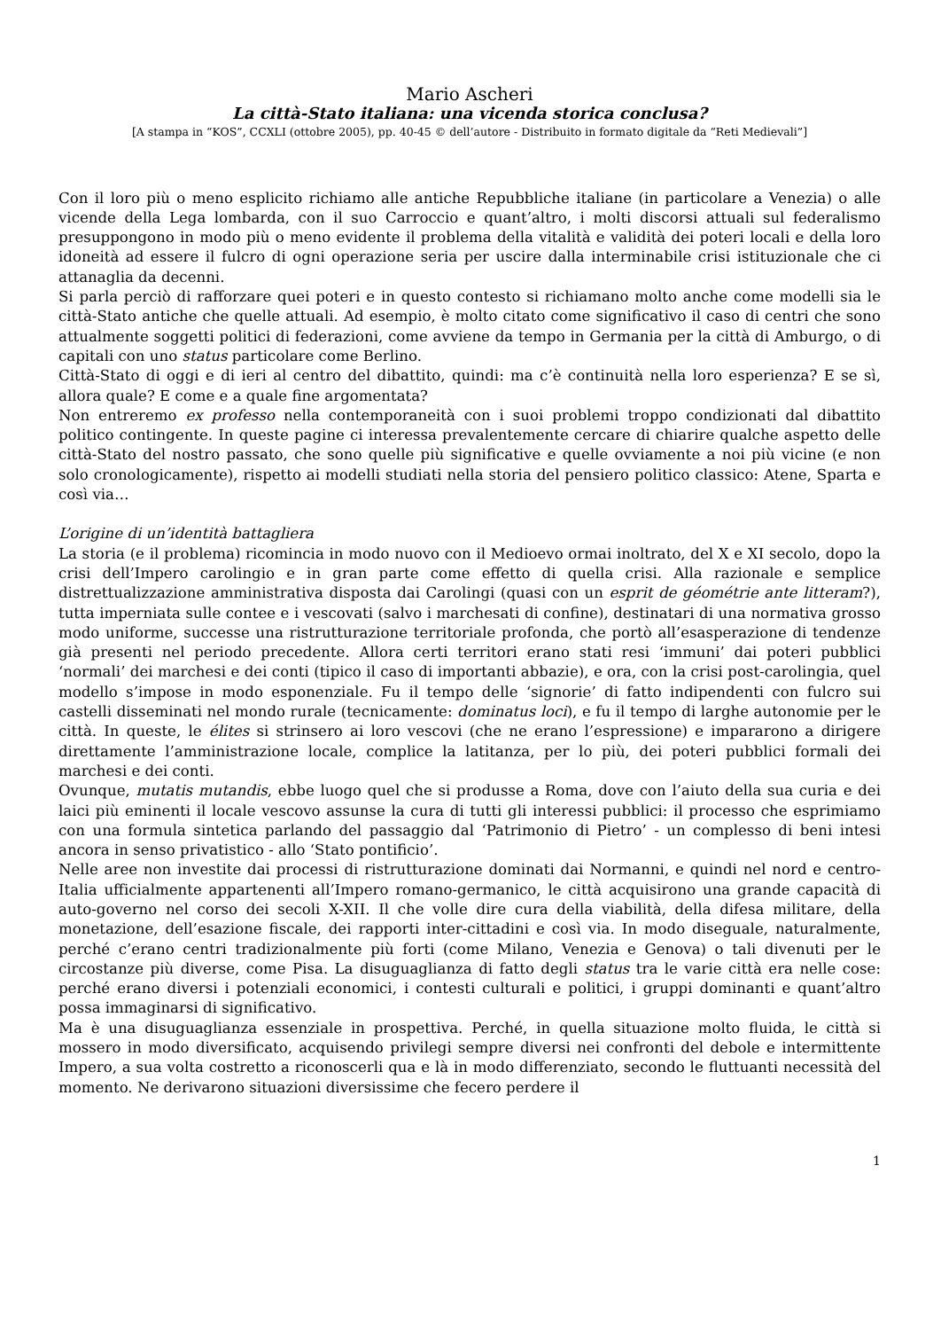Mario Ascheri
La città-Stato italiana: una vicenda storica conclusa?
[A stampa in “KOS”, CCXLI (ottobre 2005), pp. 40-45 © dell’autore - Distribuito in formato digitale da “Reti Medievali”]
Con il loro più o meno esplicito richiamo alle antiche Repubbliche italiane (in particolare a Venezia) o alle vicende della Lega lombarda, con il suo Carroccio e quant’altro, i molti discorsi attuali sul federalismo presuppongono in modo più o meno evidente il problema della vitalità e validità dei poteri locali e della loro idoneità ad essere il fulcro di ogni operazione seria per uscire dalla interminabile crisi istituzionale che ci attanaglia da decenni.
Si parla perciò di rafforzare quei poteri e in questo contesto si richiamano molto anche come modelli sia le città-Stato antiche che quelle attuali. Ad esempio, è molto citato come significativo il caso di centri che sono attualmente soggetti politici di federazioni, come avviene da tempo in Germania per la città di Amburgo, o di capitali con uno status particolare come Berlino.
Città-Stato di oggi e di ieri al centro del dibattito, quindi: ma c’è continuità nella loro esperienza? E se sì, allora quale? E come e a quale fine argomentata?
Non entreremo ex professo nella contemporaneità con i suoi problemi troppo condizionati dal dibattito politico contingente. In queste pagine ci interessa prevalentemente cercare di chiarire qualche aspetto delle città-Stato del nostro passato, che sono quelle più significative e quelle ovviamente a noi più vicine (e non solo cronologicamente), rispetto ai modelli studiati nella storia del pensiero politico classico: Atene, Sparta e così via…
L’origine di un’identità battagliera
La storia (e il problema) ricomincia in modo nuovo con il Medioevo ormai inoltrato, del X e XI secolo, dopo la crisi dell’Impero carolingio e in gran parte come effetto di quella crisi. Alla razionale e semplice distrettualizzazione amministrativa disposta dai Carolingi (quasi con un esprit de géométrie ante litteram?), tutta imperniata sulle contee e i vescovati (salvo i marchesati di confine), destinatari di una normativa grosso modo uniforme, successe una ristrutturazione territoriale profonda, che portò all’esasperazione di tendenze già presenti nel periodo precedente. Allora certi territori erano stati resi ‘immuni’ dai poteri pubblici ‘normali’ dei marchesi e dei conti (tipico il caso di importanti abbazie), e ora, con la crisi post-carolingia, quel modello s’impose in modo esponenziale. Fu il tempo delle ‘signorie’ di fatto indipendenti con fulcro sui castelli disseminati nel mondo rurale (tecnicamente: dominatus loci), e fu il tempo di larghe autonomie per le città. In queste, le élites si strinsero ai loro vescovi (che ne erano l’espressione) e impararono a dirigere direttamente l’amministrazione locale, complice la latitanza, per lo più, dei poteri pubblici formali dei marchesi e dei conti.
Ovunque, mutatis mutandis, ebbe luogo quel che si produsse a Roma, dove con l’aiuto della sua curia e dei laici più eminenti il locale vescovo assunse la cura di tutti gli interessi pubblici: il processo che esprimiamo con una formula sintetica parlando del passaggio dal ‘Patrimonio di Pietro’ - un complesso di beni intesi ancora in senso privatistico - allo ‘Stato pontificio’.
Nelle aree non investite dai processi di ristrutturazione dominati dai Normanni, e quindi nel nord e centro-Italia ufficialmente appartenenti all’Impero romano-germanico, le città acquisirono una grande capacità di auto-governo nel corso dei secoli X-XII. Il che volle dire cura della viabilità, della difesa militare, della monetazione, dell’esazione fiscale, dei rapporti inter-cittadini e così via. In modo diseguale, naturalmente, perché c’erano centri tradizionalmente più forti (come Milano, Venezia e Genova) o tali divenuti per le circostanze più diverse, come Pisa. La disuguaglianza di fatto degli status tra le varie città era nelle cose: perché erano diversi i potenziali economici, i contesti culturali e politici, i gruppi dominanti e quant’altro possa immaginarsi di significativo.
Ma è una disuguaglianza essenziale in prospettiva. Perché, in quella situazione molto fluida, le città si mossero in modo diversificato, acquisendo privilegi sempre diversi nei confronti del debole e intermittente Impero, a sua volta costretto a riconoscerli qua e là in modo differenziato, secondo le fluttuanti necessità del momento. Ne derivarono situazioni diversissime che fecero perdere il
1